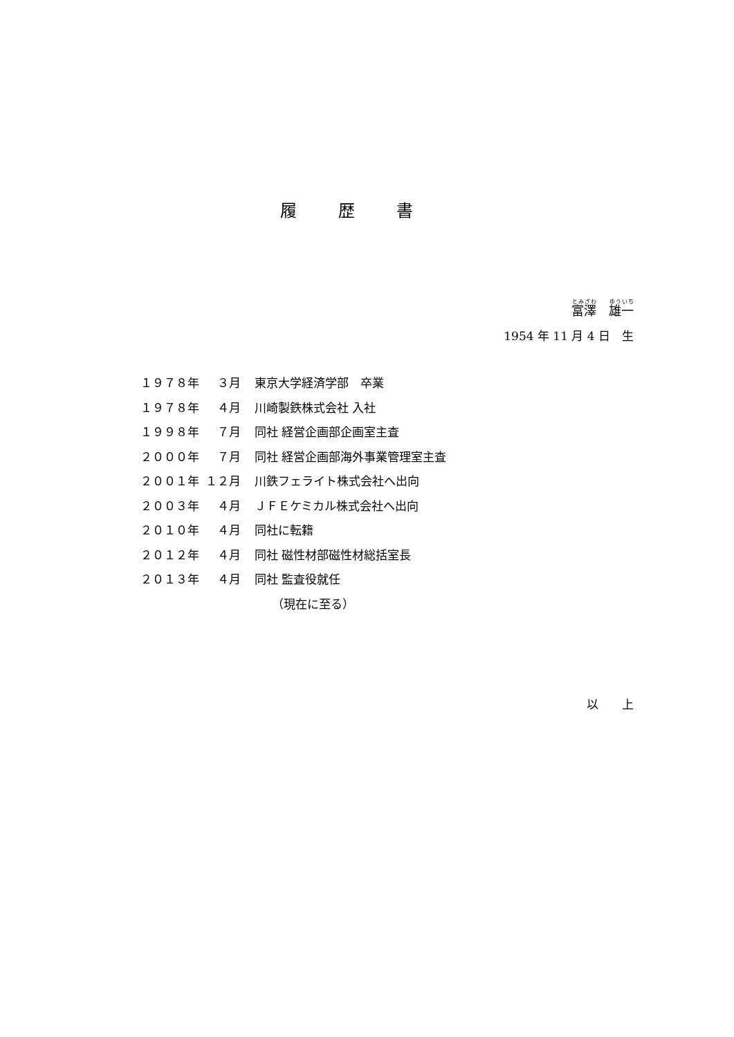履歴書
富澤　雄一
1954 年 11 月 4 日　生
１９７８年 ３月 東京大学経済学部　卒業
１９７８年 ４月 川崎製鉄株式会社 入社
１９９８年 ７月 同社 経営企画部企画室主査
２０００年 ７月 同社 経営企画部海外事業管理室主査
２００１年 １２月 川鉄フェライト株式会社へ出向
２００３年 ４月 ＪＦＥケミカル株式会社へ出向
２０１０年 ４月 同社に転籍
２０１２年 ４月 同社 磁性材部磁性材総括室長
２０１３年 ４月 同社 監査役就任
（現在に至る）
以　　上